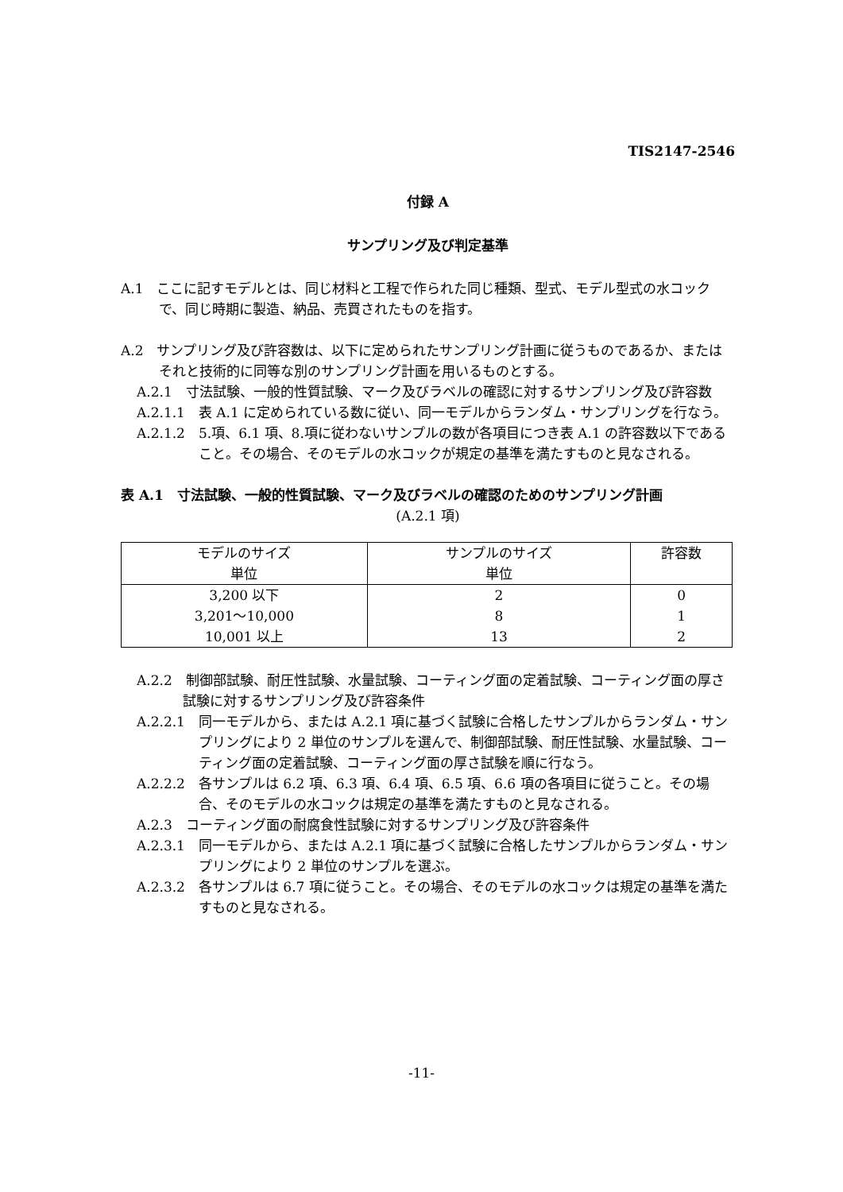TIS2147-2546
付録 A
サンプリング及び判定基準
A.1　ここに記すモデルとは、同じ材料と工程で作られた同じ種類、型式、モデル型式の水コックで、同じ時期に製造、納品、売買されたものを指す。
A.2　サンプリング及び許容数は、以下に定められたサンプリング計画に従うものであるか、またはそれと技術的に同等な別のサンプリング計画を用いるものとする。
A.2.1　寸法試験、一般的性質試験、マーク及びラベルの確認に対するサンプリング及び許容数
A.2.1.1　表 A.1 に定められている数に従い、同一モデルからランダム・サンプリングを行なう。
A.2.1.2　5.項、6.1 項、8.項に従わないサンプルの数が各項目につき表 A.1 の許容数以下であること。その場合、そのモデルの水コックが規定の基準を満たすものと見なされる。
表 A.1　寸法試験、一般的性質試験、マーク及びラベルの確認のためのサンプリング計画
(A.2.1 項)
| モデルのサイズ 単位 | サンプルのサイズ 単位 | 許容数 |
| --- | --- | --- |
| 3,200 以下 | 2 | 0 |
| 3,201～10,000 | 8 | 1 |
| 10,001 以上 | 13 | 2 |
A.2.2　制御部試験、耐圧性試験、水量試験、コーティング面の定着試験、コーティング面の厚さ試験に対するサンプリング及び許容条件
A.2.2.1　同一モデルから、または A.2.1 項に基づく試験に合格したサンプルからランダム・サンプリングにより 2 単位のサンプルを選んで、制御部試験、耐圧性試験、水量試験、コーティング面の定着試験、コーティング面の厚さ試験を順に行なう。
A.2.2.2　各サンプルは 6.2 項、6.3 項、6.4 項、6.5 項、6.6 項の各項目に従うこと。その場合、そのモデルの水コックは規定の基準を満たすものと見なされる。
A.2.3　コーティング面の耐腐食性試験に対するサンプリング及び許容条件
A.2.3.1　同一モデルから、または A.2.1 項に基づく試験に合格したサンプルからランダム・サンプリングにより 2 単位のサンプルを選ぶ。
A.2.3.2　各サンプルは 6.7 項に従うこと。その場合、そのモデルの水コックは規定の基準を満たすものと見なされる。
-11-